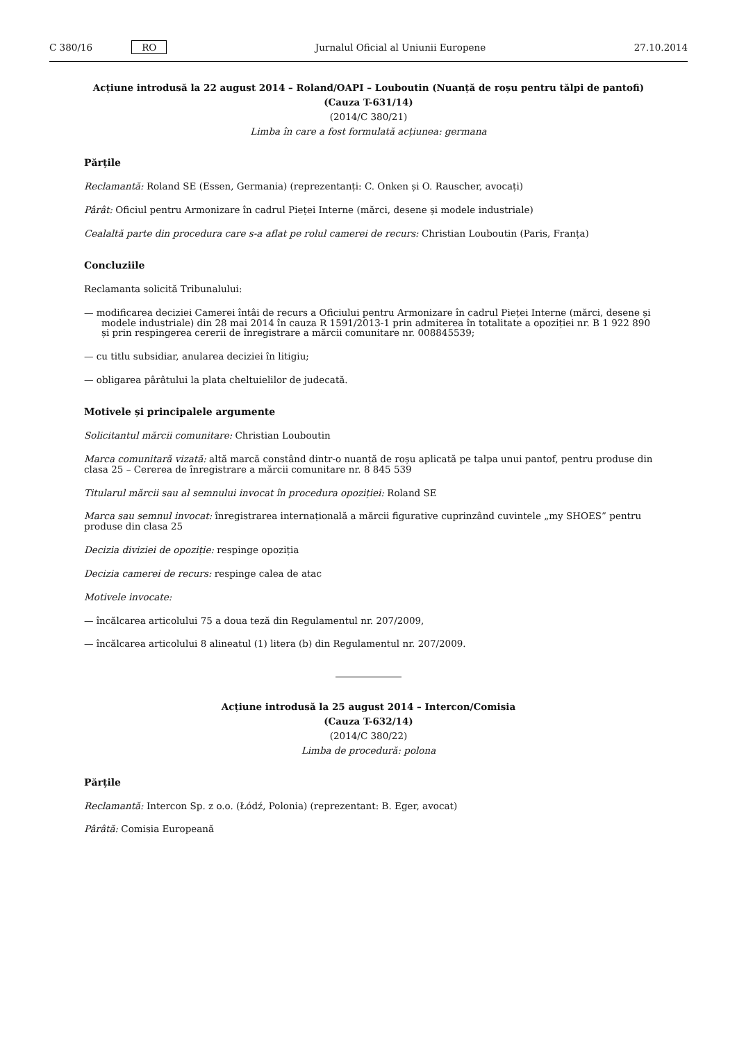C 380/16 RO Jurnalul Oficial al Uniunii Europene 27.10.2014
Acțiune introdusă la 22 august 2014 – Roland/OAPI – Louboutin (Nuanță de roșu pentru tălpi de pantofi)
(Cauza T-631/14)
(2014/C 380/21)
Limba în care a fost formulată acțiunea: germana
Părțile
Reclamantă: Roland SE (Essen, Germania) (reprezentanți: C. Onken și O. Rauscher, avocați)
Pârât: Oficiul pentru Armonizare în cadrul Pieței Interne (mărci, desene și modele industriale)
Cealaltă parte din procedura care s-a aflat pe rolul camerei de recurs: Christian Louboutin (Paris, Franța)
Concluziile
Reclamanta solicită Tribunalului:
— modificarea deciziei Camerei întâi de recurs a Oficiului pentru Armonizare în cadrul Pieței Interne (mărci, desene și modele industriale) din 28 mai 2014 în cauza R 1591/2013-1 prin admiterea în totalitate a opoziției nr. B 1 922 890 și prin respingerea cererii de înregistrare a mărcii comunitare nr. 008845539;
— cu titlu subsidiar, anularea deciziei în litigiu;
— obligarea pârâtului la plata cheltuielilor de judecată.
Motivele și principalele argumente
Solicitantul mărcii comunitare: Christian Louboutin
Marca comunitară vizată: altă marcă constând dintr-o nuanță de roșu aplicată pe talpa unui pantof, pentru produse din clasa 25 – Cererea de înregistrare a mărcii comunitare nr. 8 845 539
Titularul mărcii sau al semnului invocat în procedura opoziției: Roland SE
Marca sau semnul invocat: înregistrarea internațională a mărcii figurative cuprinzând cuvintele „my SHOES” pentru produse din clasa 25
Decizia diviziei de opoziție: respinge opoziția
Decizia camerei de recurs: respinge calea de atac
Motivele invocate:
— încălcarea articolului 75 a doua teză din Regulamentul nr. 207/2009,
— încălcarea articolului 8 alineatul (1) litera (b) din Regulamentul nr. 207/2009.
Acțiune introdusă la 25 august 2014 – Intercon/Comisia
(Cauza T-632/14)
(2014/C 380/22)
Limba de procedură: polona
Părțile
Reclamantă: Intercon Sp. z o.o. (Łódź, Polonia) (reprezentant: B. Eger, avocat)
Pârâtă: Comisia Europeană